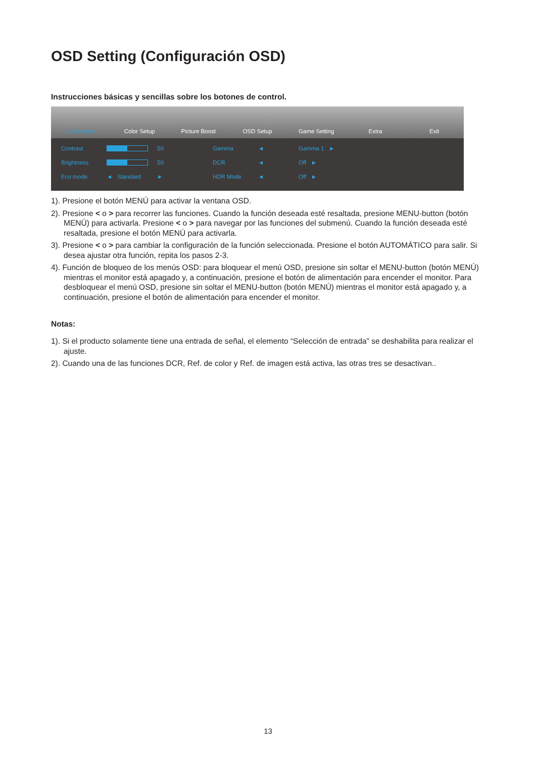OSD Setting (Configuración OSD)
Instrucciones básicas y sencillas sobre los botones de control.
Luminance Color Setup Picture Boost OSD Setup Game Setting Extra Exit
Contrast
50 Gamma ◄ Gamma 1 ► Brightness
50 DCR ◄ Off ► Eco mode ◄ Standard ► HDR Mode ◄ Off ►
1). Presione el botón MENÚ para activar la ventana OSD.
2). Presione < o > para recorrer las funciones. Cuando la función deseada esté resaltada, presione MENU-button (botón MENÚ) para activarla. Presione < o > para navegar por las funciones del submenú. Cuando la función deseada esté resaltada, presione el botón MENÚ para activarla.
3). Presione < o > para cambiar la configuración de la función seleccionada. Presione el botón AUTOMÁTICO para salir. Si desea ajustar otra función, repita los pasos 2-3.
4). Función de bloqueo de los menús OSD: para bloquear el menú OSD, presione sin soltar el MENU-button (botón MENÚ) mientras el monitor está apagado y, a continuación, presione el botón de alimentación para encender el monitor. Para desbloquear el menú OSD, presione sin soltar el MENU-button (botón MENÚ) mientras el monitor está apagado y, a continuación, presione el botón de alimentación para encender el monitor.
Notas:
1). Si el producto solamente tiene una entrada de señal, el elemento “Selección de entrada” se deshabilita para realizar el ajuste.
2). Cuando una de las funciones DCR, Ref. de color y Ref. de imagen está activa, las otras tres se desactivan..
13